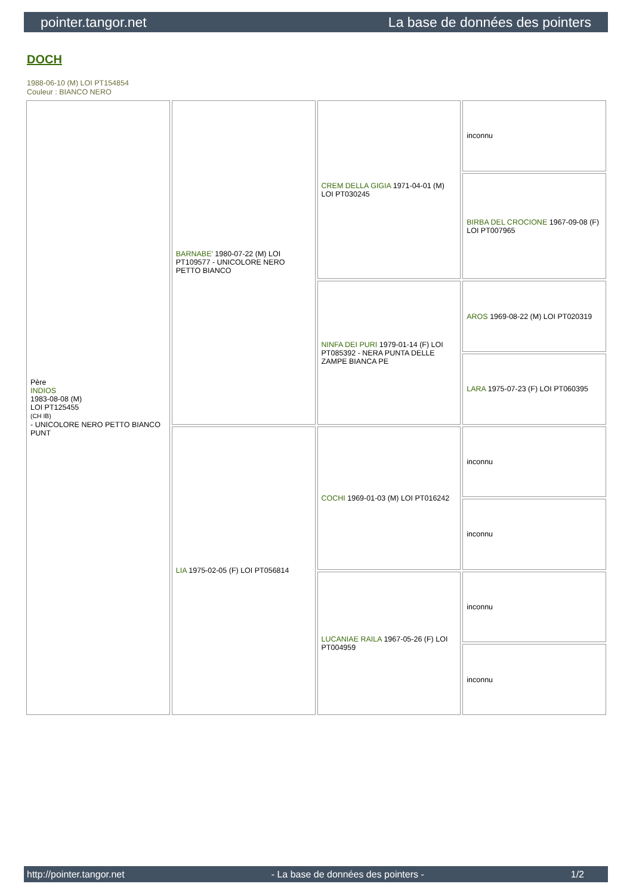pointer.tangor.net La base de données des pointers
DOCH
1988-06-10 (M) LOI PT154854
Couleur : BIANCO NERO
| Père INDIOS 1983-08-08 (M) LOI PT125455 (CH IB) - UNICOLORE NERO PETTO BIANCO PUNT | BARNABE' 1980-07-22 (M) LOI PT109577 - UNICOLORE NERO PETTO BIANCO | CREM DELLA GIGIA 1971-04-01 (M) LOI PT030245 | inconnu |
| | | | BIRBA DEL CROCIONE 1967-09-08 (F) LOI PT007965 |
| | | NINFA DEI PURI 1979-01-14 (F) LOI PT085392 - NERA PUNTA DELLE ZAMPE BIANCA PE | AROS 1969-08-22 (M) LOI PT020319 |
| | | | LARA 1975-07-23 (F) LOI PT060395 |
| | LIA 1975-02-05 (F) LOI PT056814 | COCHI 1969-01-03 (M) LOI PT016242 | inconnu |
| | | | inconnu |
| | | LUCANIAE RAILA 1967-05-26 (F) LOI PT004959 | inconnu |
| | | | inconnu |
http://pointer.tangor.net - La base de données des pointers - 1/2